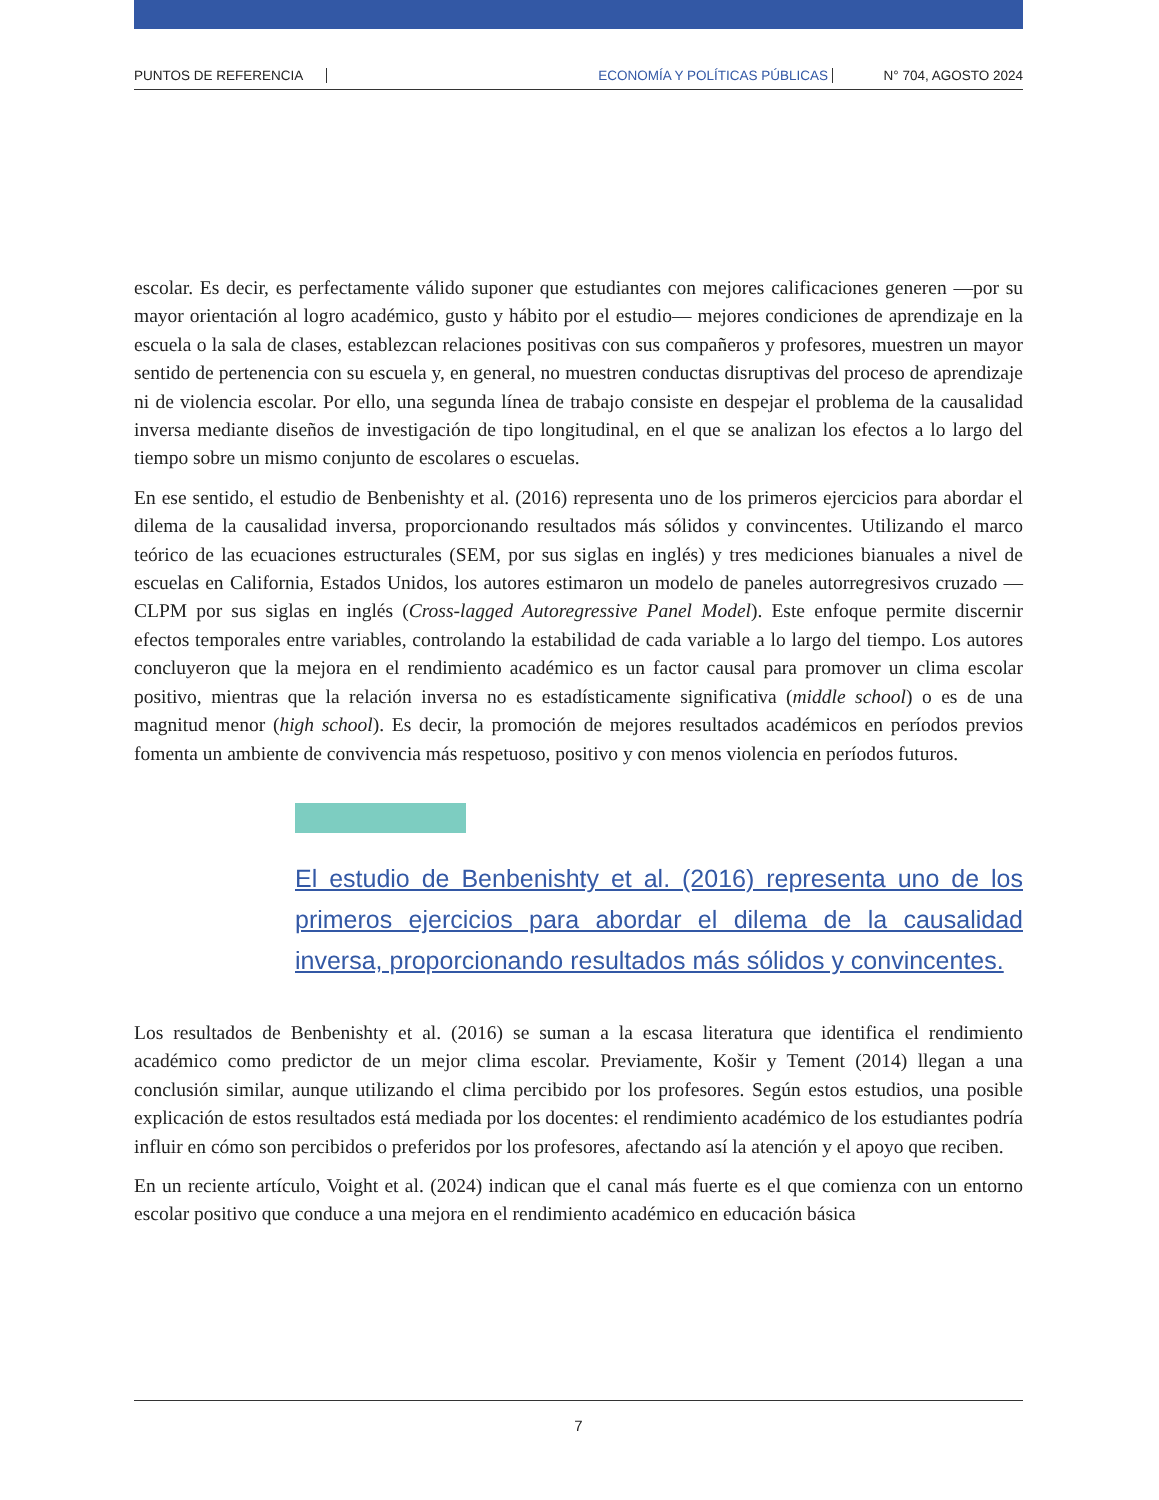PUNTOS DE REFERENCIA ECONOMÍA Y POLÍTICAS PÚBLICAS N° 704, AGOSTO 2024
escolar. Es decir, es perfectamente válido suponer que estudiantes con mejores calificaciones generen —por su mayor orientación al logro académico, gusto y hábito por el estudio— mejores condiciones de aprendizaje en la escuela o la sala de clases, establezcan relaciones positivas con sus compañeros y profesores, muestren un mayor sentido de pertenencia con su escuela y, en general, no muestren conductas disruptivas del proceso de aprendizaje ni de violencia escolar. Por ello, una segunda línea de trabajo consiste en despejar el problema de la causalidad inversa mediante diseños de investigación de tipo longitudinal, en el que se analizan los efectos a lo largo del tiempo sobre un mismo conjunto de escolares o escuelas.
En ese sentido, el estudio de Benbenishty et al. (2016) representa uno de los primeros ejercicios para abordar el dilema de la causalidad inversa, proporcionando resultados más sólidos y convincentes. Utilizando el marco teórico de las ecuaciones estructurales (SEM, por sus siglas en inglés) y tres mediciones bianuales a nivel de escuelas en California, Estados Unidos, los autores estimaron un modelo de paneles autorregresivos cruzado —CLPM por sus siglas en inglés (Cross-lagged Autoregressive Panel Model). Este enfoque permite discernir efectos temporales entre variables, controlando la estabilidad de cada variable a lo largo del tiempo. Los autores concluyeron que la mejora en el rendimiento académico es un factor causal para promover un clima escolar positivo, mientras que la relación inversa no es estadísticamente significativa (middle school) o es de una magnitud menor (high school). Es decir, la promoción de mejores resultados académicos en períodos previos fomenta un ambiente de convivencia más respetuoso, positivo y con menos violencia en períodos futuros.
El estudio de Benbenishty et al. (2016) representa uno de los primeros ejercicios para abordar el dilema de la causalidad inversa, proporcionando resultados más sólidos y convincentes.
Los resultados de Benbenishty et al. (2016) se suman a la escasa literatura que identifica el rendimiento académico como predictor de un mejor clima escolar. Previamente, Košir y Tement (2014) llegan a una conclusión similar, aunque utilizando el clima percibido por los profesores. Según estos estudios, una posible explicación de estos resultados está mediada por los docentes: el rendimiento académico de los estudiantes podría influir en cómo son percibidos o preferidos por los profesores, afectando así la atención y el apoyo que reciben.
En un reciente artículo, Voight et al. (2024) indican que el canal más fuerte es el que comienza con un entorno escolar positivo que conduce a una mejora en el rendimiento académico en educación básica
7